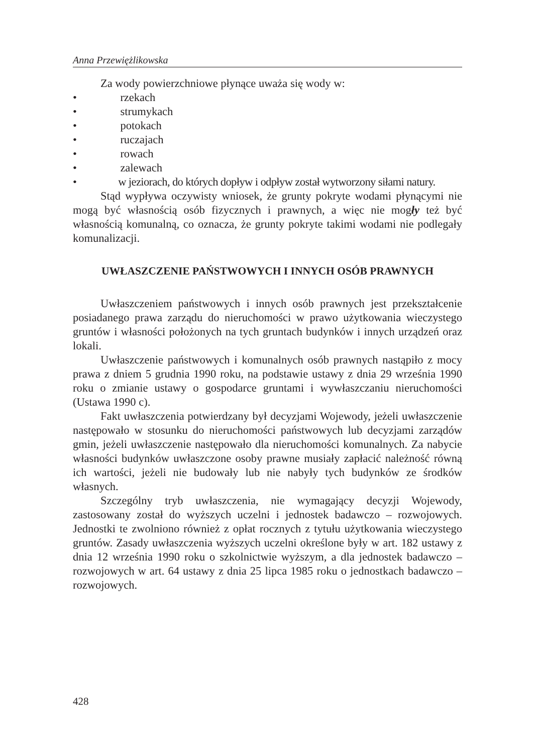Anna Przewiężlikowska
Za wody powierzchniowe płynące uważa się wody w:
• rzekach
• strumykach
• potokach
• ruczajach
• rowach
• zalewach
• w jeziorach, do których dopływ i odpływ został wytworzony siłami natury.
Stąd wypływa oczywisty wniosek, że grunty pokryte wodami płynącymi nie mogą być własnością osób fizycznych i prawnych, a więc nie mogły też być własnością komunalną, co oznacza, że grunty pokryte takimi wodami nie podlegały komunalizacji.
UWŁASZCZENIE PAŃSTWOWYCH I INNYCH OSÓB PRAWNYCH
Uwłaszczeniem państwowych i innych osób prawnych jest przekształcenie posiadanego prawa zarządu do nieruchomości w prawo użytkowania wieczystego gruntów i własności położonych na tych gruntach budynków i innych urządzeń oraz lokali.
Uwłaszczenie państwowych i komunalnych osób prawnych nastąpiło z mocy prawa z dniem 5 grudnia 1990 roku, na podstawie ustawy z dnia 29 września 1990 roku o zmianie ustawy o gospodarce gruntami i wywłaszczaniu nieruchomości (Ustawa 1990 c).
Fakt uwłaszczenia potwierdzany był decyzjami Wojewody, jeżeli uwłaszczenie następowało w stosunku do nieruchomości państwowych lub decyzjami zarządów gmin, jeżeli uwłaszczenie następowało dla nieruchomości komunalnych. Za nabycie własności budynków uwłaszczone osoby prawne musiały zapłacić należność równą ich wartości, jeżeli nie budowały lub nie nabyły tych budynków ze środków własnych.
Szczególny tryb uwłaszczenia, nie wymagający decyzji Wojewody, zastosowany został do wyższych uczelni i jednostek badawczo – rozwojowych. Jednostki te zwolniono również z opłat rocznych z tytułu użytkowania wieczystego gruntów. Zasady uwłaszczenia wyższych uczelni określone były w art. 182 ustawy z dnia 12 września 1990 roku o szkolnictwie wyższym, a dla jednostek badawczo – rozwojowych w art. 64 ustawy z dnia 25 lipca 1985 roku o jednostkach badawczo – rozwojowych.
428